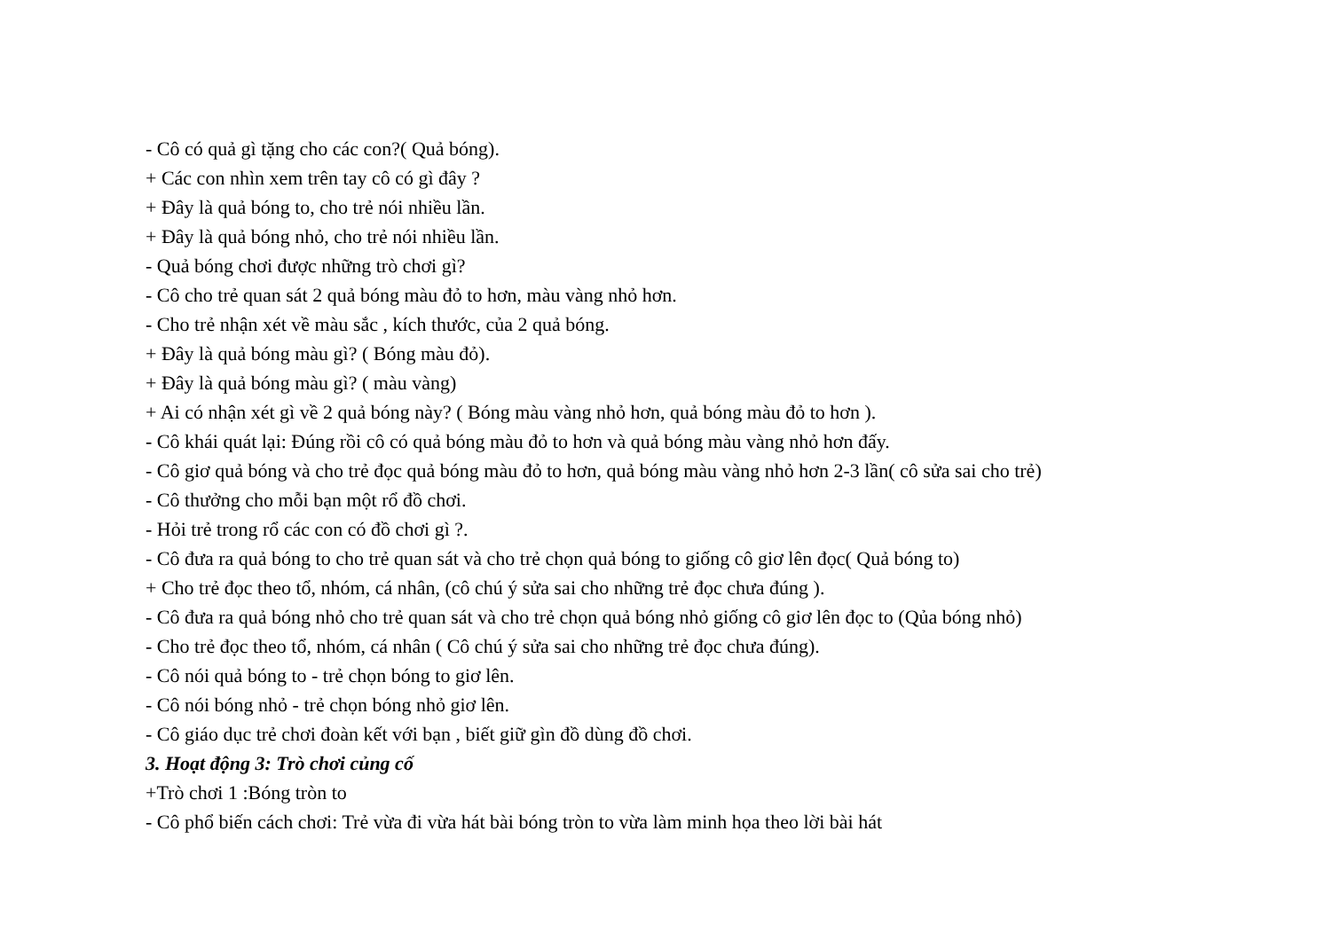- Cô có quả gì tặng cho các con?( Quả bóng).
+ Các con nhìn xem trên tay cô có gì đây ?
+ Đây là quả bóng to, cho trẻ nói nhiều lần.
+ Đây là quả bóng nhỏ, cho trẻ nói nhiều lần.
- Quả bóng chơi được những trò chơi gì?
- Cô cho trẻ quan sát 2 quả bóng màu đỏ to hơn, màu vàng nhỏ hơn.
- Cho trẻ nhận xét về màu sắc , kích thước, của 2 quả bóng.
+ Đây là quả bóng màu gì? ( Bóng màu đỏ).
+ Đây là quả bóng màu gì? ( màu vàng)
+ Ai có nhận xét gì về 2 quả bóng này? ( Bóng màu vàng nhỏ hơn, quả bóng màu đỏ to hơn ).
- Cô khái quát lại: Đúng rồi cô có quả bóng màu đỏ to hơn và quả bóng màu vàng nhỏ hơn đấy.
- Cô giơ quả bóng và cho trẻ đọc quả bóng màu đỏ to hơn, quả bóng màu vàng nhỏ hơn 2-3 lần( cô sửa sai cho trẻ)
- Cô thưởng cho mỗi bạn một rổ đồ chơi.
- Hỏi trẻ trong rổ các con có đồ chơi gì ?.
- Cô đưa ra quả bóng to cho trẻ quan sát và cho trẻ chọn quả bóng to giống cô giơ lên đọc( Quả bóng to)
+ Cho trẻ đọc theo tổ, nhóm, cá nhân, (cô chú ý sửa sai cho những trẻ đọc chưa đúng ).
- Cô đưa ra quả bóng nhỏ cho trẻ quan sát và cho trẻ chọn quả bóng nhỏ giống cô giơ lên đọc to (Qủa bóng nhỏ)
- Cho trẻ đọc theo tổ, nhóm, cá nhân ( Cô chú ý sửa sai cho những trẻ đọc chưa đúng).
- Cô nói quả bóng to - trẻ chọn bóng to giơ lên.
- Cô nói bóng nhỏ - trẻ chọn bóng nhỏ giơ lên.
- Cô giáo dục trẻ chơi đoàn kết với bạn , biết giữ gìn đồ dùng đồ chơi.
3. Hoạt động 3: Trò chơi củng cố
+Trò chơi 1 :Bóng tròn to
- Cô phổ biến cách chơi: Trẻ vừa đi vừa hát bài bóng tròn to vừa làm minh họa theo lời bài hát